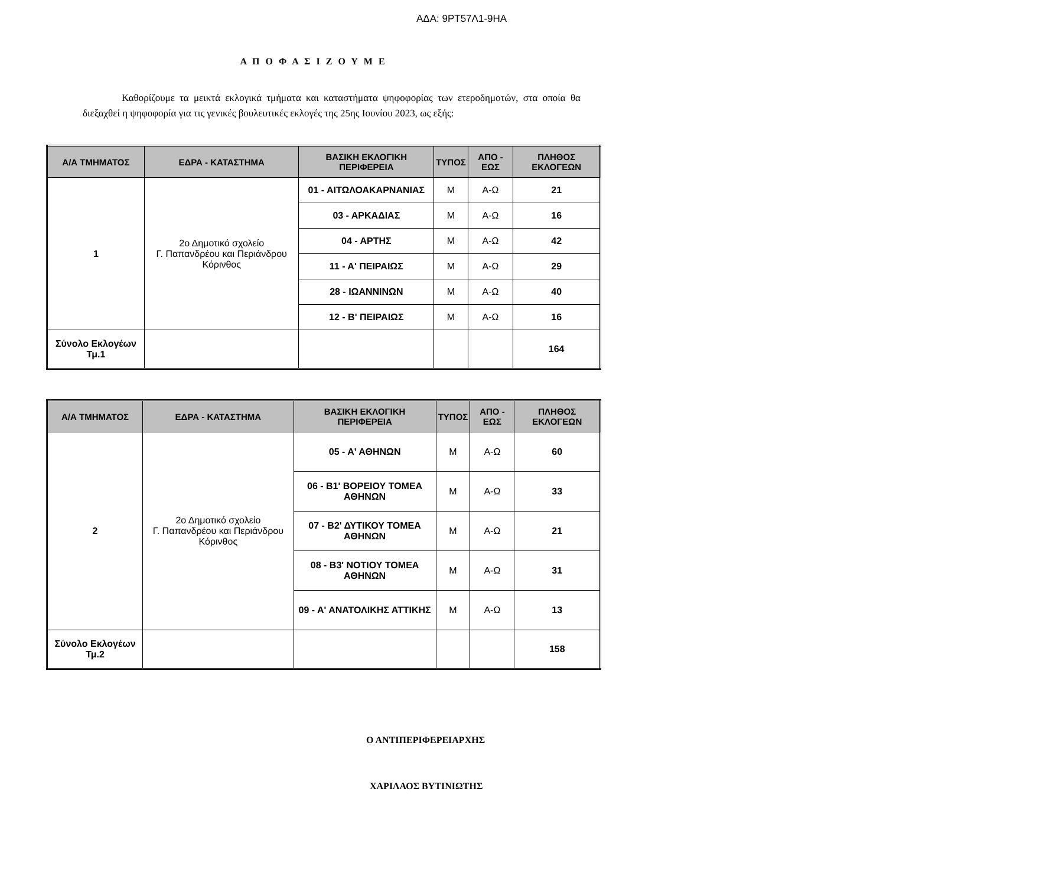ΑΔΑ: 9ΡΤ57Λ1-9ΗΑ
Α Π Ο Φ Α Σ Ι Ζ Ο Υ Μ Ε
Καθορίζουμε τα μεικτά εκλογικά τμήματα και καταστήματα ψηφοφορίας των ετεροδημοτών, στα οποία θα διεξαχθεί η ψηφοφορία για τις γενικές βουλευτικές εκλογές της 25ης Ιουνίου 2023, ως εξής:
| Α/Α ΤΜΗΜΑΤΟΣ | ΕΔΡΑ - ΚΑΤΑΣΤΗΜΑ | ΒΑΣΙΚΗ ΕΚΛΟΓΙΚΗ ΠΕΡΙΦΕΡΕΙΑ | ΤΥΠΟΣ | ΑΠΟ - ΕΩΣ | ΠΛΗΘΟΣ ΕΚΛΟΓΕΩΝ |
| --- | --- | --- | --- | --- | --- |
| 1 | 2ο Δημοτικό σχολείο Γ. Παπανδρέου και Περιάνδρου Κόρινθος | 01 - ΑΙΤΩΛΟΑΚΑΡΝΑΝΙΑΣ | Μ | Α-Ω | 21 |
| | | 03 - ΑΡΚΑΔΙΑΣ | Μ | Α-Ω | 16 |
| | | 04 - ΑΡΤΗΣ | Μ | Α-Ω | 42 |
| | | 11 - Α' ΠΕΙΡΑΙΩΣ | Μ | Α-Ω | 29 |
| | | 28 - ΙΩΑΝΝΙΝΩΝ | Μ | Α-Ω | 40 |
| | | 12 - Β' ΠΕΙΡΑΙΩΣ | Μ | Α-Ω | 16 |
| Σύνολο Εκλογέων Τμ.1 | | | | | 164 |
| Α/Α ΤΜΗΜΑΤΟΣ | ΕΔΡΑ - ΚΑΤΑΣΤΗΜΑ | ΒΑΣΙΚΗ ΕΚΛΟΓΙΚΗ ΠΕΡΙΦΕΡΕΙΑ | ΤΥΠΟΣ | ΑΠΟ - ΕΩΣ | ΠΛΗΘΟΣ ΕΚΛΟΓΕΩΝ |
| --- | --- | --- | --- | --- | --- |
| 2 | 2ο Δημοτικό σχολείο Γ. Παπανδρέου και Περιάνδρου Κόρινθος | 05 - Α' ΑΘΗΝΩΝ | Μ | Α-Ω | 60 |
| | | 06 - Β1' ΒΟΡΕΙΟΥ ΤΟΜΕΑ ΑΘΗΝΩΝ | Μ | Α-Ω | 33 |
| | | 07 - Β2' ΔΥΤΙΚΟΥ ΤΟΜΕΑ ΑΘΗΝΩΝ | Μ | Α-Ω | 21 |
| | | 08 - Β3' ΝΟΤΙΟΥ ΤΟΜΕΑ ΑΘΗΝΩΝ | Μ | Α-Ω | 31 |
| | | 09 - Α' ΑΝΑΤΟΛΙΚΗΣ ΑΤΤΙΚΗΣ | Μ | Α-Ω | 13 |
| Σύνολο Εκλογέων Τμ.2 | | | | | 158 |
Ο ΑΝΤΙΠΕΡΙΦΕΡΕΙΑΡΧΗΣ
ΧΑΡΙΛΑΟΣ ΒΥΤΙΝΙΩΤΗΣ